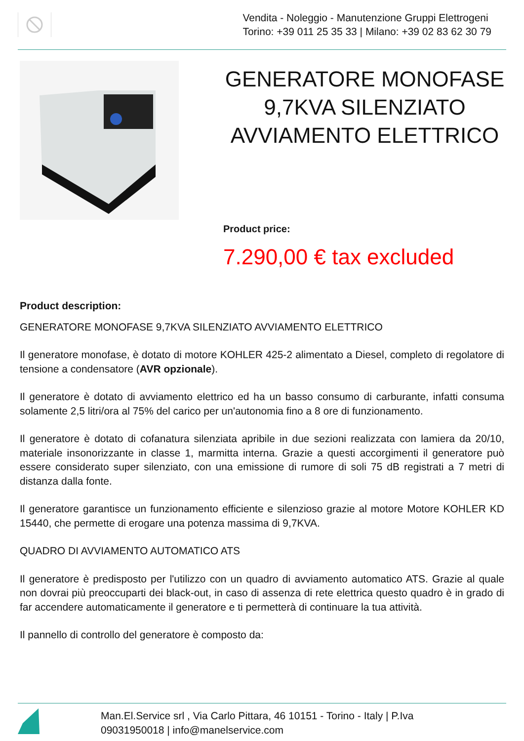Vendita - Noleggio - Manutenzione Gruppi Elettrogeni
Torino: +39 011 25 35 33 | Milano: +39 02 83 62 30 79
GENERATORE MONOFASE 9,7KVA SILENZIATO AVVIAMENTO ELETTRICO
Product price:
7.290,00 € tax excluded
Product description:
GENERATORE MONOFASE 9,7KVA SILENZIATO AVVIAMENTO ELETTRICO
Il generatore monofase, è dotato di motore KOHLER 425-2 alimentato a Diesel, completo di regolatore di tensione a condensatore (AVR opzionale).
Il generatore è dotato di avviamento elettrico ed ha un basso consumo di carburante, infatti consuma solamente 2,5 litri/ora al 75% del carico per un'autonomia fino a 8 ore di funzionamento.
Il generatore è dotato di cofanatura silenziata apribile in due sezioni realizzata con lamiera da 20/10, materiale insonorizzante in classe 1, marmitta interna. Grazie a questi accorgimenti il generatore può essere considerato super silenziato, con una emissione di rumore di soli 75 dB registrati a 7 metri di distanza dalla fonte.
Il generatore garantisce un funzionamento efficiente e silenzioso grazie al motore Motore KOHLER KD 15440, che permette di erogare una potenza massima di 9,7KVA.
QUADRO DI AVVIAMENTO AUTOMATICO ATS
Il generatore è predisposto per l'utilizzo con un quadro di avviamento automatico ATS. Grazie al quale non dovrai più preoccuparti dei black-out, in caso di assenza di rete elettrica questo quadro è in grado di far accendere automaticamente il generatore e ti permetterà di continuare la tua attività.
Il pannello di controllo del generatore è composto da:
Man.El.Service srl , Via Carlo Pittara, 46 10151 - Torino - Italy | P.Iva
09031950018 | info@manelservice.com